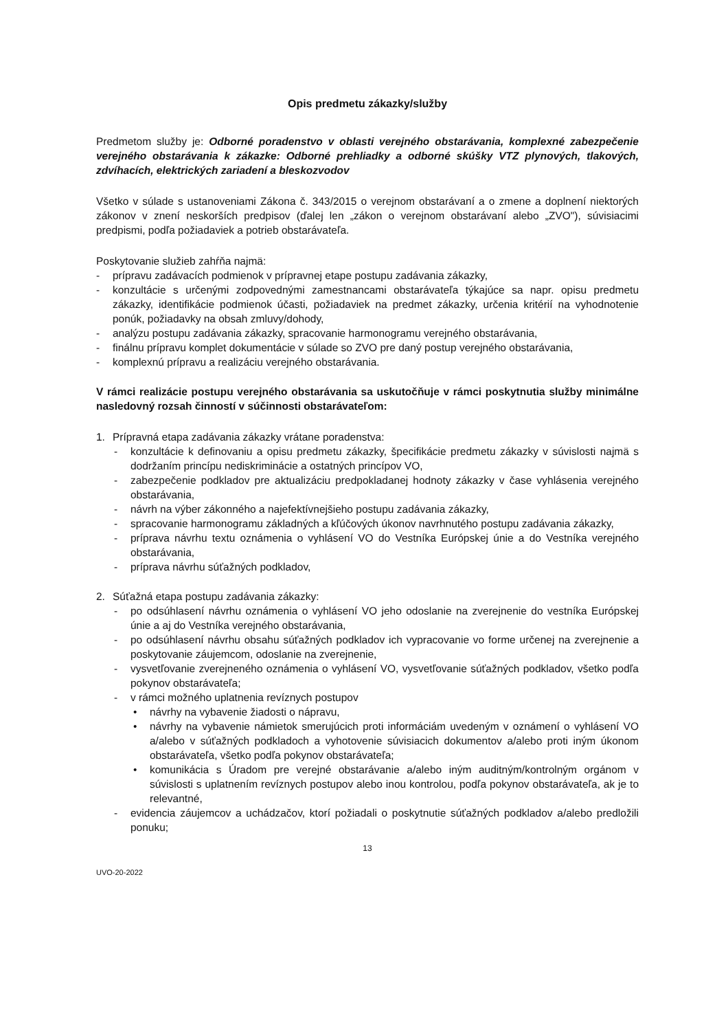Opis predmetu zákazky/služby
Predmetom služby je: Odborné poradenstvo v oblasti verejného obstarávania, komplexné zabezpečenie verejného obstarávania k zákazke: Odborné prehliadky a odborné skúšky VTZ plynových, tlakových, zdvíhacích, elektrických zariadení a bleskozvodov
Všetko v súlade s ustanoveniami Zákona č. 343/2015 o verejnom obstarávaní a o zmene a doplnení niektorých zákonov v znení neskorších predpisov (ďalej len „zákon o verejnom obstarávaní alebo „ZVO"), súvisiacimi predpismi, podľa požiadaviek a potrieb obstarávateľa.
Poskytovanie služieb zahŕňa najmä:
- prípravu zadávacích podmienok v prípravnej etape postupu zadávania zákazky,
- konzultácie s určenými zodpovednými zamestnancami obstarávateľa týkajúce sa napr. opisu predmetu zákazky, identifikácie podmienok účasti, požiadaviek na predmet zákazky, určenia kritérií na vyhodnotenie ponúk, požiadavky na obsah zmluvy/dohody,
- analýzu postupu zadávania zákazky, spracovanie harmonogramu verejného obstarávania,
- finálnu prípravu komplet dokumentácie v súlade so ZVO pre daný postup verejného obstarávania,
- komplexnú prípravu a realizáciu verejného obstarávania.
V rámci realizácie postupu verejného obstarávania sa uskutočňuje v rámci poskytnutia služby minimálne nasledovný rozsah činností v súčinnosti obstarávateľom:
1. Prípravná etapa zadávania zákazky vrátane poradenstva:
- konzultácie k definovaniu a opisu predmetu zákazky, špecifikácie predmetu zákazky v súvislosti najmä s dodržaním princípu nediskriminácie a ostatných princípov VO,
- zabezpečenie podkladov pre aktualizáciu predpokladanej hodnoty zákazky v čase vyhlásenia verejného obstarávania,
- návrh na výber zákonného a najefektívnejšieho postupu zadávania zákazky,
- spracovanie harmonogramu základných a kľúčových úkonov navrhnutého postupu zadávania zákazky,
- príprava návrhu textu oznámenia o vyhlásení VO do Vestníka Európskej únie a do Vestníka verejného obstarávania,
- príprava návrhu súťažných podkladov,
2. Súťažná etapa postupu zadávania zákazky:
- po odsúhlasení návrhu oznámenia o vyhlásení VO jeho odoslanie na zverejnenie do vestníka Európskej únie a aj do Vestníka verejného obstarávania,
- po odsúhlasení návrhu obsahu súťažných podkladov ich vypracovanie vo forme určenej na zverejnenie a poskytovanie záujemcom, odoslanie na zverejnenie,
- vysvetľovanie zverejneného oznámenia o vyhlásení VO, vysvetľovanie súťažných podkladov, všetko podľa pokynov obstarávateľa;
- v rámci možného uplatnenia revíznych postupov
• návrhy na vybavenie žiadosti o nápravu,
• návrhy na vybavenie námietok smerujúcich proti informáciám uvedeným v oznámení o vyhlásení VO a/alebo v súťažných podkladoch a vyhotovenie súvisiacich dokumentov a/alebo proti iným úkonom obstarávateľa, všetko podľa pokynov obstarávateľa;
• komunikácia s Úradom pre verejné obstarávanie a/alebo iným auditným/kontrolným orgánom v súvislosti s uplatnením revíznych postupov alebo inou kontrolou, podľa pokynov obstarávateľa, ak je to relevantné,
- evidencia záujemcov a uchádzačov, ktorí požiadali o poskytnutie súťažných podkladov a/alebo predložili ponuku;
13
UVO-20-2022